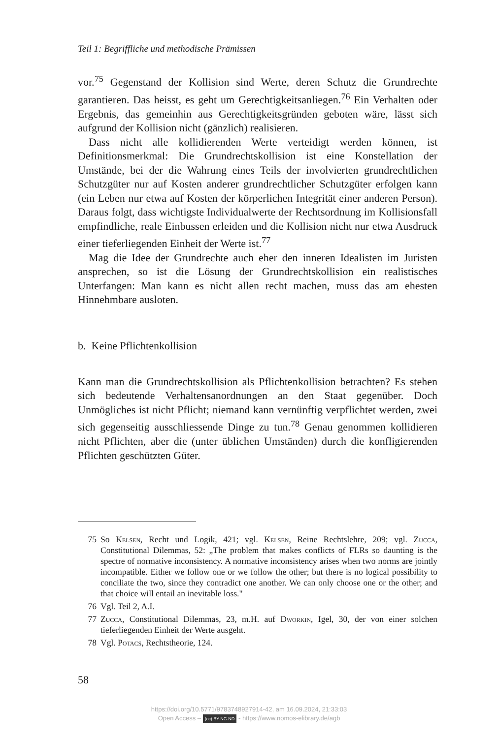Teil 1: Begriffliche und methodische Prämissen
vor.<sup>75</sup> Gegenstand der Kollision sind Werte, deren Schutz die Grundrechte garantieren. Das heisst, es geht um Gerechtigkeitsanliegen.<sup>76</sup> Ein Verhalten oder Ergebnis, das gemeinhin aus Gerechtigkeitsgründen geboten wäre, lässt sich aufgrund der Kollision nicht (gänzlich) realisieren.
Dass nicht alle kollidierenden Werte verteidigt werden können, ist Definitionsmerkmal: Die Grundrechtskollision ist eine Konstellation der Umstände, bei der die Wahrung eines Teils der involvierten grundrechtlichen Schutzgüter nur auf Kosten anderer grundrechtlicher Schutzgüter erfolgen kann (ein Leben nur etwa auf Kosten der körperlichen Integrität einer anderen Person). Daraus folgt, dass wichtigste Individualwerte der Rechtsordnung im Kollisionsfall empfindliche, reale Einbussen erleiden und die Kollision nicht nur etwa Ausdruck einer tieferliegenden Einheit der Werte ist.<sup>77</sup>
Mag die Idee der Grundrechte auch eher den inneren Idealisten im Juristen ansprechen, so ist die Lösung der Grundrechtskollision ein realistisches Unterfangen: Man kann es nicht allen recht machen, muss das am ehesten Hinnehmbare ausloten.
b. Keine Pflichtenkollision
Kann man die Grundrechtskollision als Pflichtenkollision betrachten? Es stehen sich bedeutende Verhaltensanordnungen an den Staat gegenüber. Doch Unmögliches ist nicht Pflicht; niemand kann vernünftig verpflichtet werden, zwei sich gegenseitig ausschliessende Dinge zu tun.<sup>78</sup> Genau genommen kollidieren nicht Pflichten, aber die (unter üblichen Umständen) durch die konfligierenden Pflichten geschützten Güter.
75 So Kelsen, Recht und Logik, 421; vgl. Kelsen, Reine Rechtslehre, 209; vgl. Zucca, Constitutional Dilemmas, 52: „The problem that makes conflicts of FLRs so daunting is the spectre of normative inconsistency. A normative inconsistency arises when two norms are jointly incompatible. Either we follow one or we follow the other; but there is no logical possibility to conciliate the two, since they contradict one another. We can only choose one or the other; and that choice will entail an inevitable loss."
76 Vgl. Teil 2, A.I.
77 Zucca, Constitutional Dilemmas, 23, m.H. auf Dworkin, Igel, 30, der von einer solchen tieferliegenden Einheit der Werte ausgeht.
78 Vgl. Potacs, Rechtstheorie, 124.
58
https://doi.org/10.5771/9783748927914-42, am 16.09.2024, 21:33:03
Open Access – (cc) BY-NC-ND - https://www.nomos-elibrary.de/agb